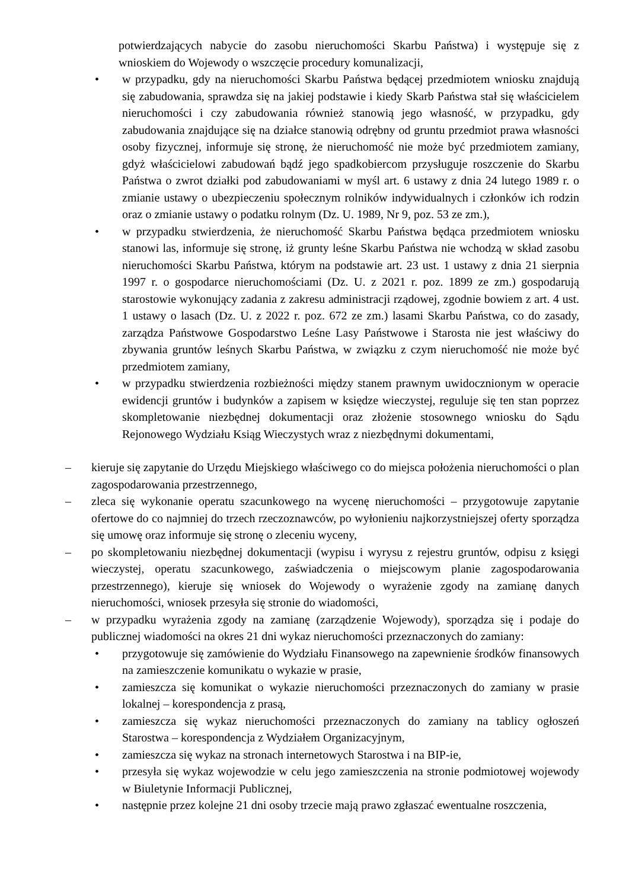potwierdzających nabycie do zasobu nieruchomości Skarbu Państwa) i występuje się z wnioskiem do Wojewody o wszczęcie procedury komunalizacji,
• w przypadku, gdy na nieruchomości Skarbu Państwa będącej przedmiotem wniosku znajdują się zabudowania, sprawdza się na jakiej podstawie i kiedy Skarb Państwa stał się właścicielem nieruchomości i czy zabudowania również stanowią jego własność, w przypadku, gdy zabudowania znajdujące się na działce stanowią odrębny od gruntu przedmiot prawa własności osoby fizycznej, informuje się stronę, że nieruchomość nie może być przedmiotem zamiany, gdyż właścicielowi zabudowań bądź jego spadkobiercom przysługuje roszczenie do Skarbu Państwa o zwrot działki pod zabudowaniami w myśl art. 6 ustawy z dnia 24 lutego 1989 r. o zmianie ustawy o ubezpieczeniu społecznym rolników indywidualnych i członków ich rodzin oraz o zmianie ustawy o podatku rolnym (Dz. U. 1989, Nr 9, poz. 53 ze zm.),
• w przypadku stwierdzenia, że nieruchomość Skarbu Państwa będąca przedmiotem wniosku stanowi las, informuje się stronę, iż grunty leśne Skarbu Państwa nie wchodzą w skład zasobu nieruchomości Skarbu Państwa, którym na podstawie art. 23 ust. 1 ustawy z dnia 21 sierpnia 1997 r. o gospodarce nieruchomościami (Dz. U. z 2021 r. poz. 1899 ze zm.) gospodarują starostowie wykonujący zadania z zakresu administracji rządowej, zgodnie bowiem z art. 4 ust. 1 ustawy o lasach (Dz. U. z 2022 r. poz. 672 ze zm.) lasami Skarbu Państwa, co do zasady, zarządza Państwowe Gospodarstwo Leśne Lasy Państwowe i Starosta nie jest właściwy do zbywania gruntów leśnych Skarbu Państwa, w związku z czym nieruchomość nie może być przedmiotem zamiany,
• w przypadku stwierdzenia rozbieżności między stanem prawnym uwidocznionym w operacie ewidencji gruntów i budynków a zapisem w księdze wieczystej, reguluje się ten stan poprzez skompletowanie niezbędnej dokumentacji oraz złożenie stosownego wniosku do Sądu Rejonowego Wydziału Ksiąg Wieczystych wraz z niezbędnymi dokumentami,
– kieruje się zapytanie do Urzędu Miejskiego właściwego co do miejsca położenia nieruchomości o plan zagospodarowania przestrzennego,
– zleca się wykonanie operatu szacunkowego na wycenę nieruchomości – przygotowuje zapytanie ofertowe do co najmniej do trzech rzeczoznawców, po wyłonieniu najkorzystniejszej oferty sporządza się umowę oraz informuje się stronę o zleceniu wyceny,
– po skompletowaniu niezbędnej dokumentacji (wypisu i wyrysu z rejestru gruntów, odpisu z księgi wieczystej, operatu szacunkowego, zaświadczenia o miejscowym planie zagospodarowania przestrzennego), kieruje się wniosek do Wojewody o wyrażenie zgody na zamianę danych nieruchomości, wniosek przesyła się stronie do wiadomości,
– w przypadku wyrażenia zgody na zamianę (zarządzenie Wojewody), sporządza się i podaje do publicznej wiadomości na okres 21 dni wykaz nieruchomości przeznaczonych do zamiany:
• przygotowuje się zamówienie do Wydziału Finansowego na zapewnienie środków finansowych na zamieszczenie komunikatu o wykazie w prasie,
• zamieszcza się komunikat o wykazie nieruchomości przeznaczonych do zamiany w prasie lokalnej – korespondencja z prasą,
• zamieszcza się wykaz nieruchomości przeznaczonych do zamiany na tablicy ogłoszeń Starostwa – korespondencja z Wydziałem Organizacyjnym,
• zamieszcza się wykaz na stronach internetowych Starostwa i na BIP-ie,
• przesyła się wykaz wojewodzie w celu jego zamieszczenia na stronie podmiotowej wojewody w Biuletynie Informacji Publicznej,
• następnie przez kolejne 21 dni osoby trzecie mają prawo zgłaszać ewentualne roszczenia,